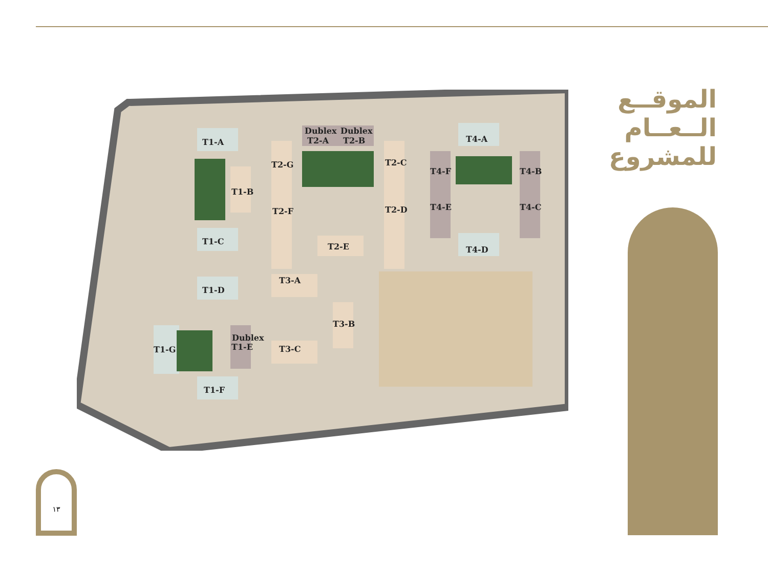الموقــع
الــعــام
للمشروع
T1-A
T1-B
T1-C
T1-D
T1-E
T1-F
T1-G
Dublex
Dublex
Dublex
T2-A
T2-B
T2-C
T2-D
T2-E
T2-F
T2-G
T3-A
T3-B
T3-C
T4-A
T4-B
T4-C
T4-D
T4-E
T4-F
١٣